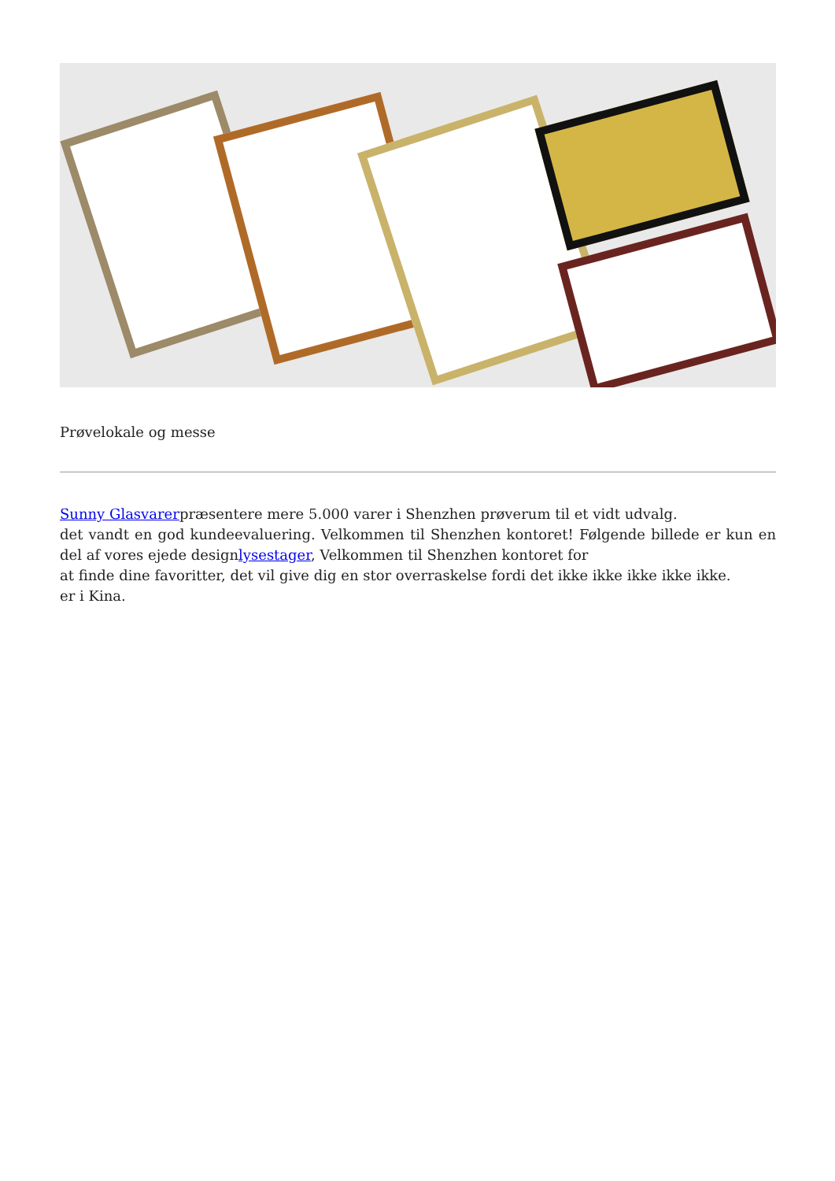Prøvelokale og messe
Sunny Glasvarerpræsentere mere 5.000 varer i Shenzhen prøverum til et vidt udvalg.
det vandt en god kundeevaluering. Velkommen til Shenzhen kontoret! Følgende billede er kun en del af vores ejede designlysestager, Velkommen til Shenzhen kontoret for
at finde dine favoritter, det vil give dig en stor overraskelse fordi det ikke ikke ikke ikke ikke.
er i Kina.